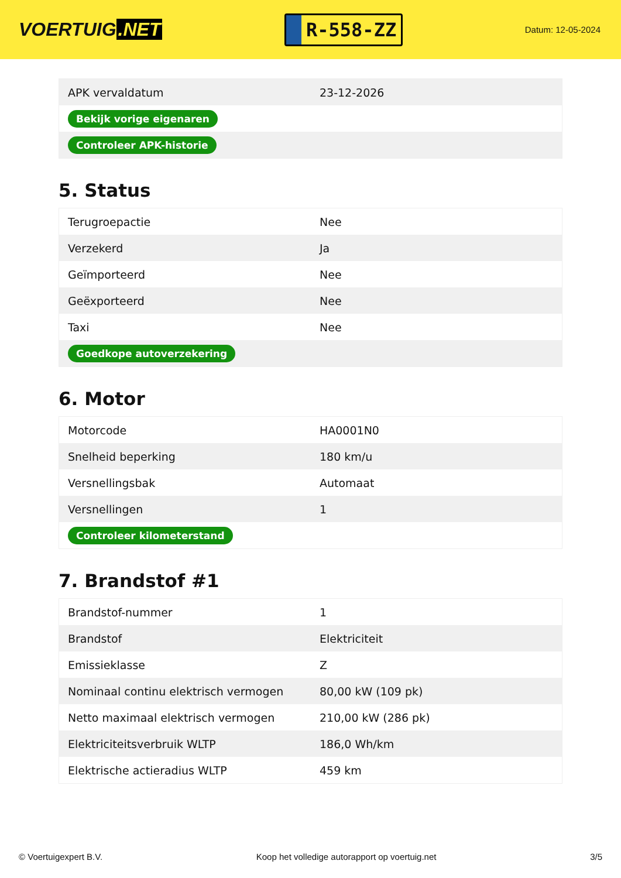VOERTUIG.NET
R-558-ZZ
Datum: 12-05-2024
| APK vervaldatum | 23-12-2026 |
| Bekijk vorige eigenaren | |
| Controleer APK-historie | |
5. Status
| Terugroepactie | Nee |
| Verzekerd | Ja |
| Geïmporteerd | Nee |
| Geëxporteerd | Nee |
| Taxi | Nee |
| Goedkope autoverzekering | |
6. Motor
| Motorcode | HA0001N0 |
| Snelheid beperking | 180 km/u |
| Versnellingsbak | Automaat |
| Versnellingen | 1 |
| Controleer kilometerstand | |
7. Brandstof #1
| Brandstof-nummer | 1 |
| Brandstof | Elektriciteit |
| Emissieklasse | Z |
| Nominaal continu elektrisch vermogen | 80,00 kW (109 pk) |
| Netto maximaal elektrisch vermogen | 210,00 kW (286 pk) |
| Elektriciteitsverbruik WLTP | 186,0 Wh/km |
| Elektrische actieradius WLTP | 459 km |
© Voertuigexpert B.V. Koop het volledige autorapport op voertuig.net 3/5